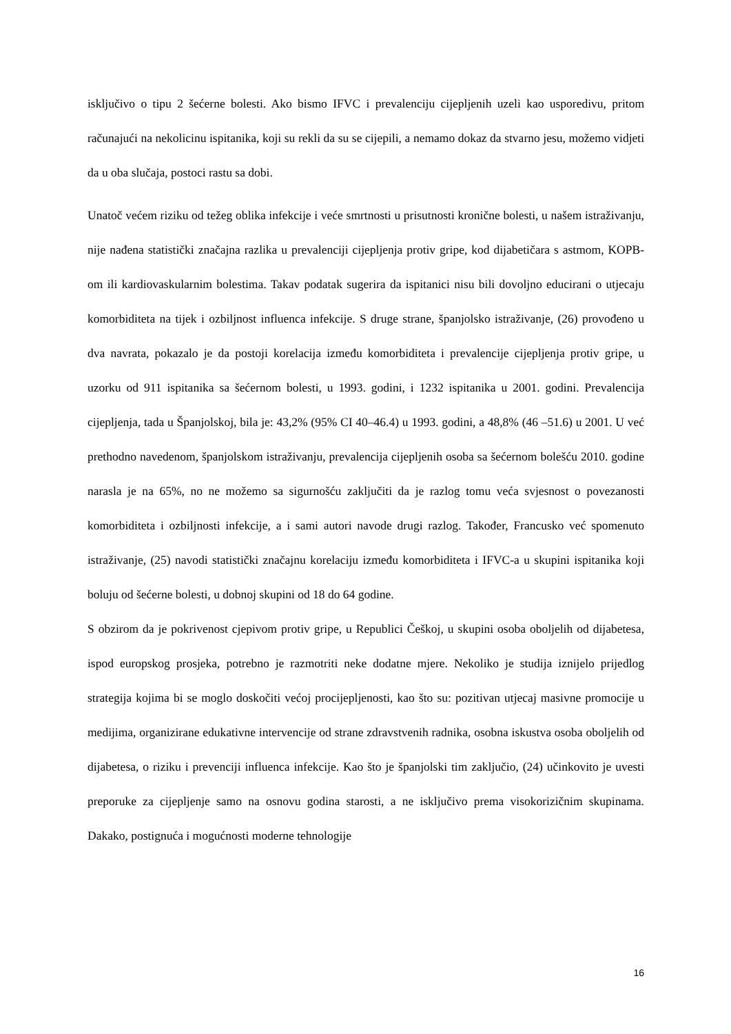isključivo o tipu 2 šećerne bolesti. Ako bismo IFVC i prevalenciju cijepljenih uzeli kao usporedivu, pritom računajući na nekolicinu ispitanika, koji su rekli da su se cijepili, a nemamo dokaz da stvarno jesu, možemo vidjeti da u oba slučaja, postoci rastu sa dobi.
Unatoč većem riziku od težeg oblika infekcije i veće smrtnosti u prisutnosti kronične bolesti, u našem istraživanju, nije nađena statistički značajna razlika u prevalenciji cijepljenja protiv gripe, kod dijabetičara s astmom, KOPB-om ili kardiovaskularnim bolestima. Takav podatak sugerira da ispitanici nisu bili dovoljno educirani o utjecaju komorbiditeta na tijek i ozbiljnost influenca infekcije. S druge strane, španjolsko istraživanje, (26) provođeno u dva navrata, pokazalo je da postoji korelacija između komorbiditeta i prevalencije cijepljenja protiv gripe, u uzorku od 911 ispitanika sa šećernom bolesti, u 1993. godini, i 1232 ispitanika u 2001. godini. Prevalencija cijepljenja, tada u Španjolskoj, bila je: 43,2% (95% CI 40–46.4) u 1993. godini, a 48,8% (46 –51.6) u 2001. U već prethodno navedenom, španjolskom istraživanju, prevalencija cijepljenih osoba sa šećernom bolešću 2010. godine narasla je na 65%, no ne možemo sa sigurnošću zaključiti da je razlog tomu veća svjesnost o povezanosti komorbiditeta i ozbiljnosti infekcije, a i sami autori navode drugi razlog. Također, Francusko već spomenuto istraživanje, (25) navodi statistički značajnu korelaciju između komorbiditeta i IFVC-a u skupini ispitanika koji boluju od šećerne bolesti, u dobnoj skupini od 18 do 64 godine.
S obzirom da je pokrivenost cjepivom protiv gripe, u Republici Češkoj, u skupini osoba oboljelih od dijabetesa, ispod europskog prosjeka, potrebno je razmotriti neke dodatne mjere. Nekoliko je studija iznijelo prijedlog strategija kojima bi se moglo doskočiti većoj procijepljenosti, kao što su: pozitivan utjecaj masivne promocije u medijima, organizirane edukativne intervencije od strane zdravstvenih radnika, osobna iskustva osoba oboljelih od dijabetesa, o riziku i prevenciji influenca infekcije. Kao što je španjolski tim zaključio, (24) učinkovito je uvesti preporuke za cijepljenje samo na osnovu godina starosti, a ne isključivo prema visokorizičnim skupinama. Dakako, postignuća i mogućnosti moderne tehnologije
16